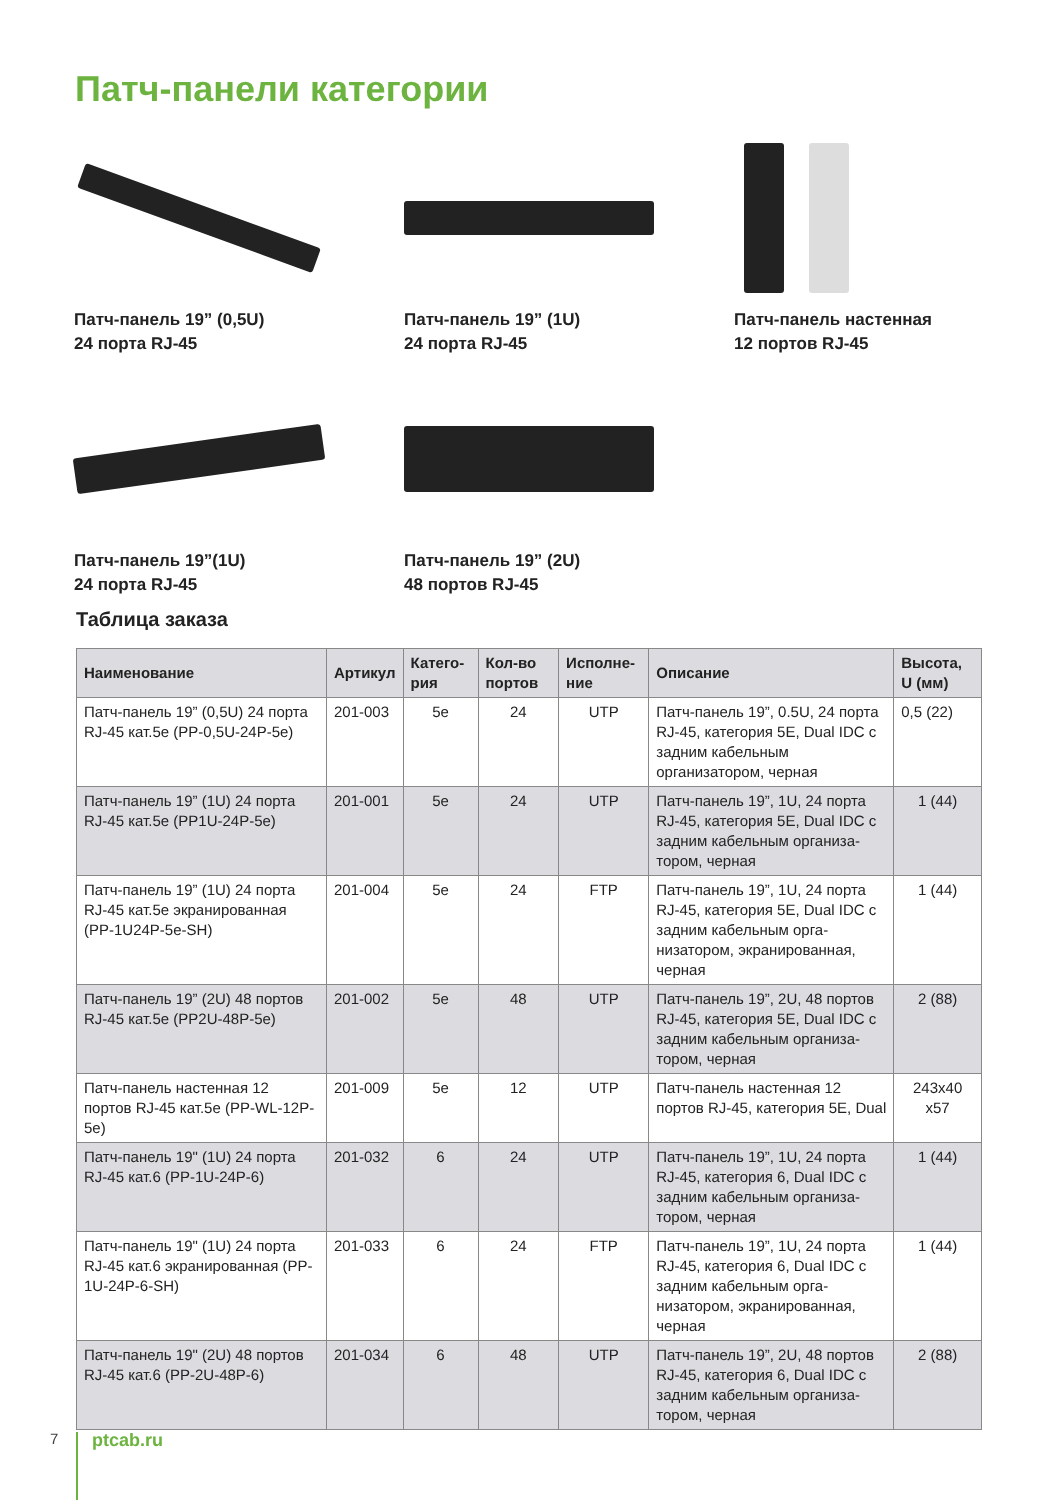Патч-панели категории
Патч-панель 19” (0,5U)
24 порта RJ-45
Патч-панель 19” (1U)
24 порта RJ-45
Патч-панель настенная
12 портов RJ-45
Патч-панель 19”(1U)
24 порта RJ-45
Патч-панель 19” (2U)
48 портов RJ-45
Таблица заказа
| Наименование | Артикул | Катего-рия | Кол-во портов | Исполне-ние | Описание | Высота, U (мм) |
| --- | --- | --- | --- | --- | --- | --- |
| Патч-панель 19” (0,5U) 24 порта RJ-45 кат.5e (PP-0,5U-24P-5e) | 201-003 | 5e | 24 | UTP | Патч-панель 19”, 0.5U, 24 порта RJ-45, категория 5E, Dual IDC с задним кабельным организатором, черная | 0,5 (22) |
| Патч-панель 19” (1U) 24 порта RJ-45 кат.5e (PP1U-24P-5e) | 201-001 | 5e | 24 | UTP | Патч-панель 19”, 1U, 24 порта RJ-45, категория 5E, Dual IDC с задним кабельным организа-тором, черная | 1 (44) |
| Патч-панель 19” (1U) 24 порта RJ-45 кат.5e экранированная (PP-1U24P-5e-SH) | 201-004 | 5e | 24 | FTP | Патч-панель 19”, 1U, 24 порта RJ-45, категория 5E, Dual IDC с задним кабельным орга-низатором, экранированная, черная | 1 (44) |
| Патч-панель 19” (2U) 48 портов RJ-45 кат.5e (PP2U-48P-5e) | 201-002 | 5e | 48 | UTP | Патч-панель 19”, 2U, 48 портов RJ-45, категория 5E, Dual IDC с задним кабельным организа-тором, черная | 2 (88) |
| Патч-панель настенная 12 портов RJ-45 кат.5e (PP-WL-12P-5e) | 201-009 | 5e | 12 | UTP | Патч-панель настенная 12 портов RJ-45, категория 5E, Dual | 243x40 x57 |
| Патч-панель 19" (1U) 24 порта RJ-45 кат.6 (PP-1U-24P-6) | 201-032 | 6 | 24 | UTP | Патч-панель 19”, 1U, 24 порта RJ-45, категория 6, Dual IDC с задним кабельным организа-тором, черная | 1 (44) |
| Патч-панель 19" (1U) 24 порта RJ-45 кат.6 экранированная (PP-1U-24P-6-SH) | 201-033 | 6 | 24 | FTP | Патч-панель 19”, 1U, 24 порта RJ-45, категория 6, Dual IDC с задним кабельным орга-низатором, экранированная, черная | 1 (44) |
| Патч-панель 19" (2U) 48 портов RJ-45 кат.6 (PP-2U-48P-6) | 201-034 | 6 | 48 | UTP | Патч-панель 19”, 2U, 48 портов RJ-45, категория 6, Dual IDC с задним кабельным организа-тором, черная | 2 (88) |
7 ptcab.ru